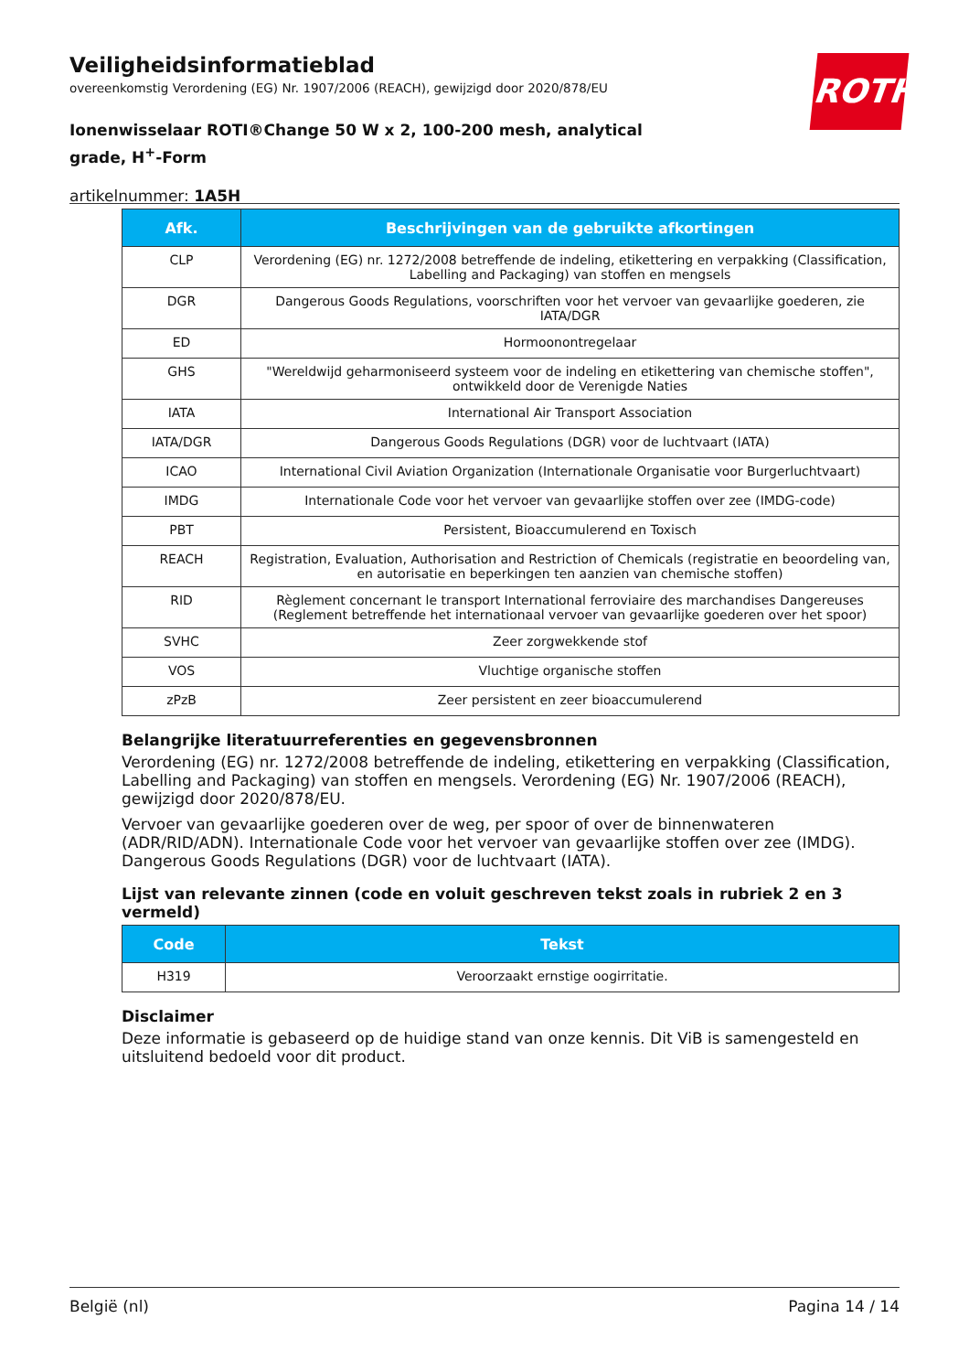Veiligheidsinformatieblad
overeenkomstig Verordening (EG) Nr. 1907/2006 (REACH), gewijzigd door 2020/878/EU
Ionenwisselaar ROTI®Change 50 W x 2, 100-200 mesh, analytical grade, H<sup>+</sup>-Form
artikelnummer: 1A5H
ROTH
| Afk. | Beschrijvingen van de gebruikte afkortingen |
| --- | --- |
| CLP | Verordening (EG) nr. 1272/2008 betreffende de indeling, etikettering en verpakking (Classification, Labelling and Packaging) van stoffen en mengsels |
| DGR | Dangerous Goods Regulations, voorschriften voor het vervoer van gevaarlijke goederen, zie IATA/DGR |
| ED | Hormoonontregelaar |
| GHS | "Wereldwijd geharmoniseerd systeem voor de indeling en etikettering van chemische stoffen", ontwikkeld door de Verenigde Naties |
| IATA | International Air Transport Association |
| IATA/DGR | Dangerous Goods Regulations (DGR) voor de luchtvaart (IATA) |
| ICAO | International Civil Aviation Organization (Internationale Organisatie voor Burgerluchtvaart) |
| IMDG | Internationale Code voor het vervoer van gevaarlijke stoffen over zee (IMDG-code) |
| PBT | Persistent, Bioaccumulerend en Toxisch |
| REACH | Registration, Evaluation, Authorisation and Restriction of Chemicals (registratie en beoordeling van, en autorisatie en beperkingen ten aanzien van chemische stoffen) |
| RID | Règlement concernant le transport International ferroviaire des marchandises Dangereuses (Reglement betreffende het internationaal vervoer van gevaarlijke goederen over het spoor) |
| SVHC | Zeer zorgwekkende stof |
| VOS | Vluchtige organische stoffen |
| zPzB | Zeer persistent en zeer bioaccumulerend |
Belangrijke literatuurreferenties en gegevensbronnen
Verordening (EG) nr. 1272/2008 betreffende de indeling, etikettering en verpakking (Classification, Labelling and Packaging) van stoffen en mengsels. Verordening (EG) Nr. 1907/2006 (REACH), gewijzigd door 2020/878/EU.
Vervoer van gevaarlijke goederen over de weg, per spoor of over de binnenwateren (ADR/RID/ADN). Internationale Code voor het vervoer van gevaarlijke stoffen over zee (IMDG). Dangerous Goods Regulations (DGR) voor de luchtvaart (IATA).
Lijst van relevante zinnen (code en voluit geschreven tekst zoals in rubriek 2 en 3 vermeld)
| Code | Tekst |
| --- | --- |
| H319 | Veroorzaakt ernstige oogirritatie. |
Disclaimer
Deze informatie is gebaseerd op de huidige stand van onze kennis. Dit ViB is samengesteld en uitsluitend bedoeld voor dit product.
België (nl) Pagina 14 / 14